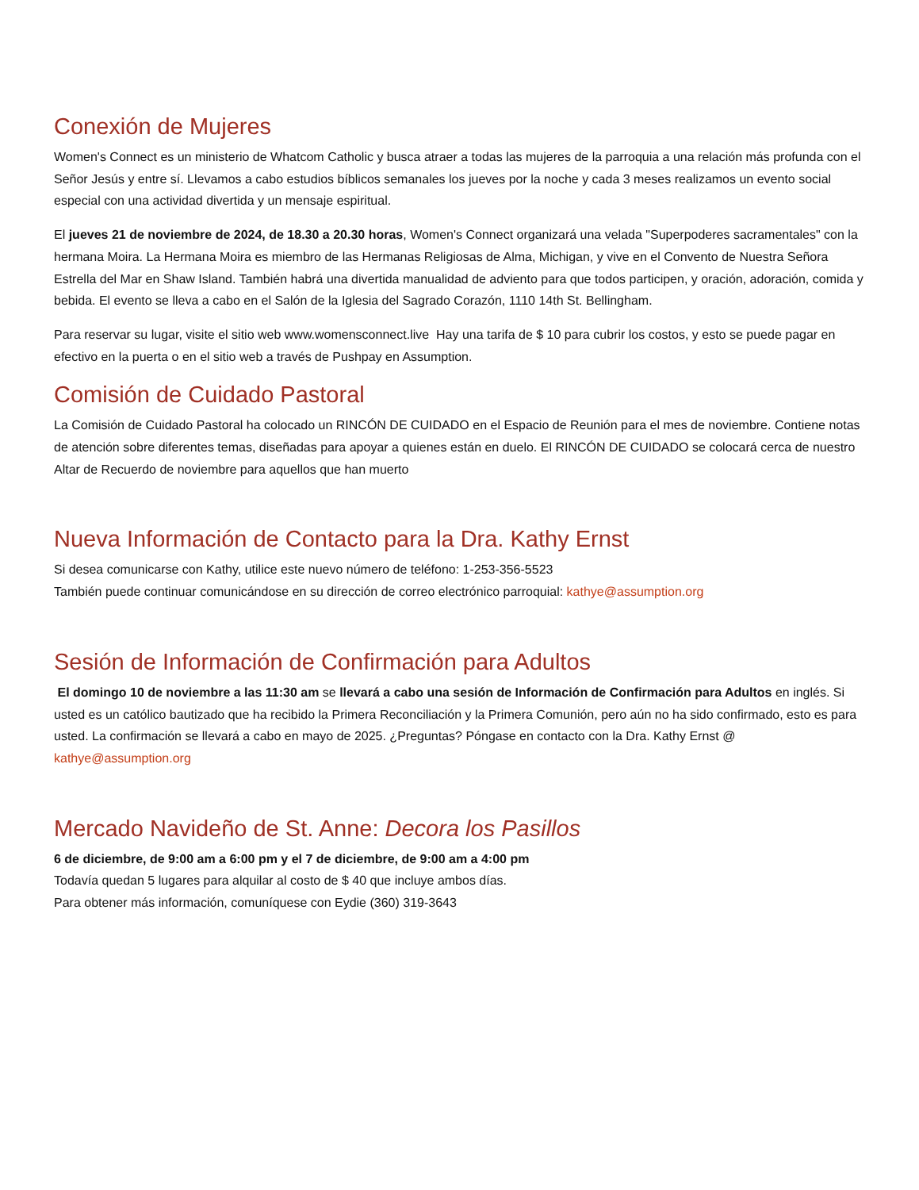Conexión de Mujeres
Women's Connect es un ministerio de Whatcom Catholic y busca atraer a todas las mujeres de la parroquia a una relación más profunda con el Señor Jesús y entre sí. Llevamos a cabo estudios bíblicos semanales los jueves por la noche y cada 3 meses realizamos un evento social especial con una actividad divertida y un mensaje espiritual.
El jueves 21 de noviembre de 2024, de 18.30 a 20.30 horas, Women's Connect organizará una velada "Superpoderes sacramentales" con la hermana Moira. La Hermana Moira es miembro de las Hermanas Religiosas de Alma, Michigan, y vive en el Convento de Nuestra Señora Estrella del Mar en Shaw Island. También habrá una divertida manualidad de adviento para que todos participen, y oración, adoración, comida y bebida. El evento se lleva a cabo en el Salón de la Iglesia del Sagrado Corazón, 1110 14th St. Bellingham.
Para reservar su lugar, visite el sitio web www.womensconnect.live Hay una tarifa de $ 10 para cubrir los costos, y esto se puede pagar en efectivo en la puerta o en el sitio web a través de Pushpay en Assumption.
Comisión de Cuidado Pastoral
La Comisión de Cuidado Pastoral ha colocado un RINCÓN DE CUIDADO en el Espacio de Reunión para el mes de noviembre. Contiene notas de atención sobre diferentes temas, diseñadas para apoyar a quienes están en duelo. El RINCÓN DE CUIDADO se colocará cerca de nuestro Altar de Recuerdo de noviembre para aquellos que han muerto
Nueva Información de Contacto para la Dra. Kathy Ernst
Si desea comunicarse con Kathy, utilice este nuevo número de teléfono: 1-253-356-5523
También puede continuar comunicándose en su dirección de correo electrónico parroquial: kathye@assumption.org
Sesión de Información de Confirmación para Adultos
El domingo 10 de noviembre a las 11:30 am se llevará a cabo una sesión de Información de Confirmación para Adultos en inglés. Si usted es un católico bautizado que ha recibido la Primera Reconciliación y la Primera Comunión, pero aún no ha sido confirmado, esto es para usted. La confirmación se llevará a cabo en mayo de 2025. ¿Preguntas? Póngase en contacto con la Dra. Kathy Ernst @ kathye@assumption.org
Mercado Navideño de St. Anne: Decora los Pasillos
6 de diciembre, de 9:00 am a 6:00 pm y el 7 de diciembre, de 9:00 am a 4:00 pm
Todavía quedan 5 lugares para alquilar al costo de $ 40 que incluye ambos días.
Para obtener más información, comuníquese con Eydie (360) 319-3643